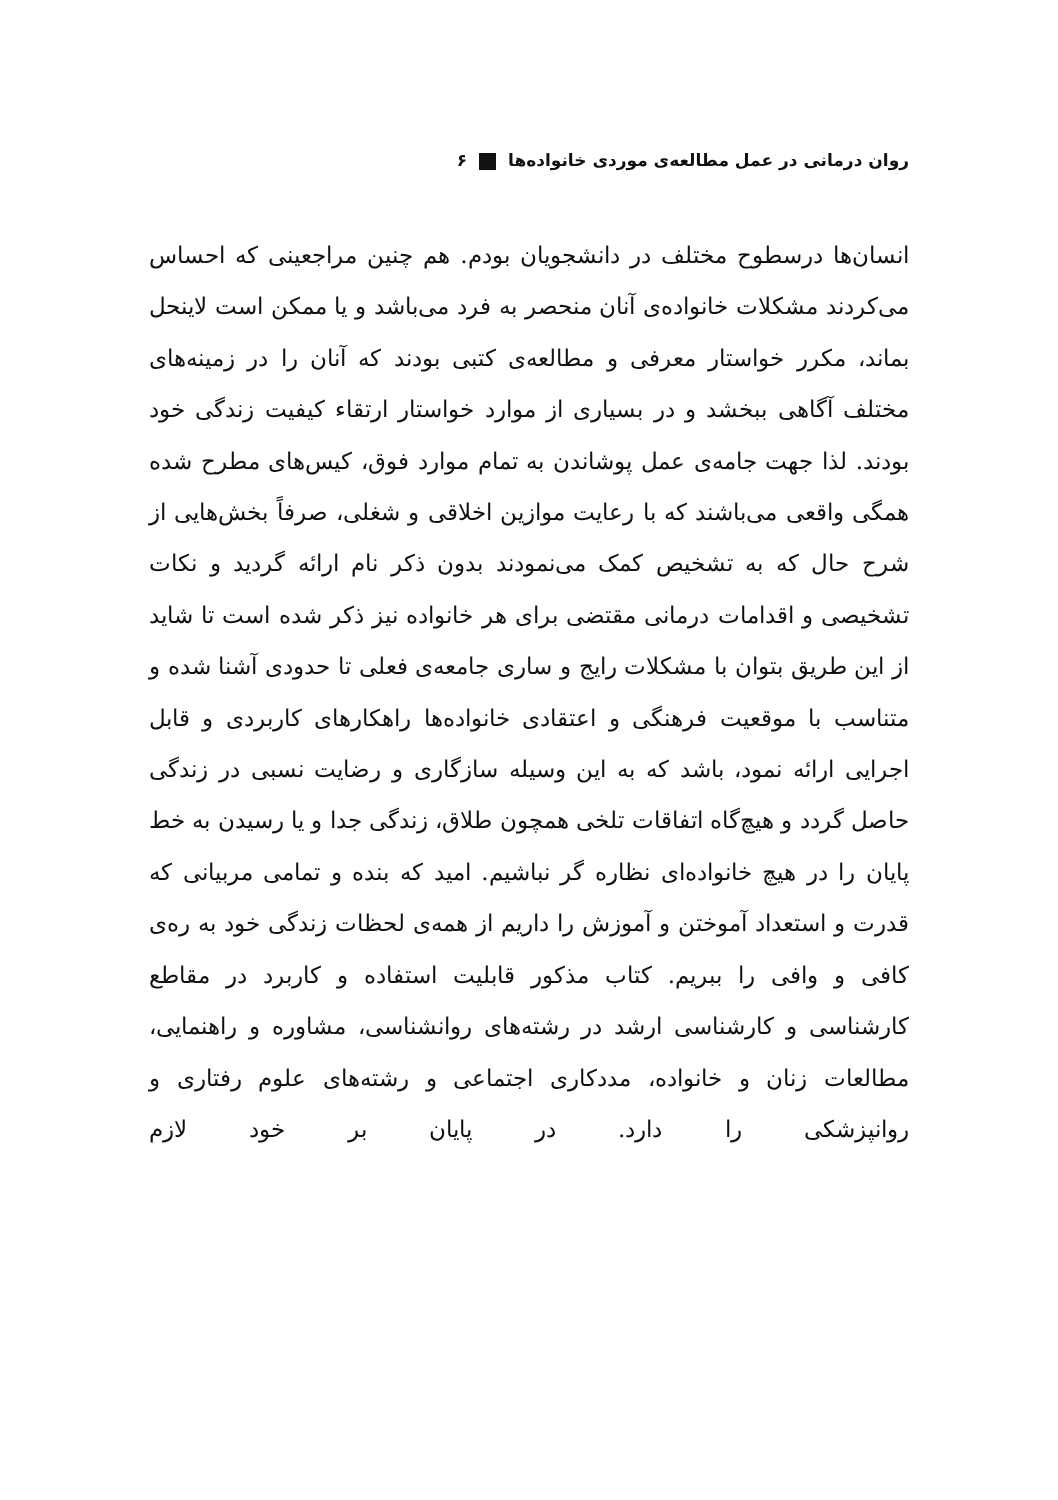روان درمانی در عمل مطالعه‌ی موردی خانواده‌ها ۶
انسان‌ها درسطوح مختلف در دانشجویان بودم. هم چنین مراجعینی که احساس می‌کردند مشکلات خانواده‌ی آنان منحصر به فرد می‌باشد و یا ممکن است لاینحل بماند، مکرر خواستار معرفی و مطالعه‌ی کتبی بودند که آنان را در زمینه‌های مختلف آگاهی ببخشد و در بسیاری از موارد خواستار ارتقاء کیفیت زندگی خود بودند. لذا جهت جامه‌ی عمل پوشاندن به تمام موارد فوق، کیس‌های مطرح شده همگی واقعی می‌باشند که با رعایت موازین اخلاقی و شغلی، صرفاً بخش‌هایی از شرح حال که به تشخیص کمک می‌نمودند بدون ذکر نام ارائه گردید و نکات تشخیصی و اقدامات درمانی مقتضی برای هر خانواده نیز ذکر شده است تا شاید از این طریق بتوان با مشکلات رایج و ساری جامعه‌ی فعلی تا حدودی آشنا شده و متناسب با موقعیت فرهنگی و اعتقادی خانواده‌ها راهکارهای کاربردی و قابل اجرایی ارائه نمود، باشد که به این وسیله سازگاری و رضایت نسبی در زندگی حاصل گردد و هیچ‌گاه اتفاقات تلخی همچون طلاق، زندگی جدا و یا رسیدن به خط پایان را در هیچ خانواده‌ای نظاره گر نباشیم. امید که بنده و تمامی مربیانی که قدرت و استعداد آموختن و آموزش را داریم از همه‌ی لحظات زندگی خود به ره‌ی کافی و وافی را ببریم. کتاب مذکور قابلیت استفاده و کاربرد در مقاطع کارشناسی و کارشناسی ارشد در رشته‌های روانشناسی، مشاوره و راهنمایی، مطالعات زنان و خانواده، مددکاری اجتماعی و رشته‌های علوم رفتاری و روانپزشکی را دارد. در پایان بر خود لازم